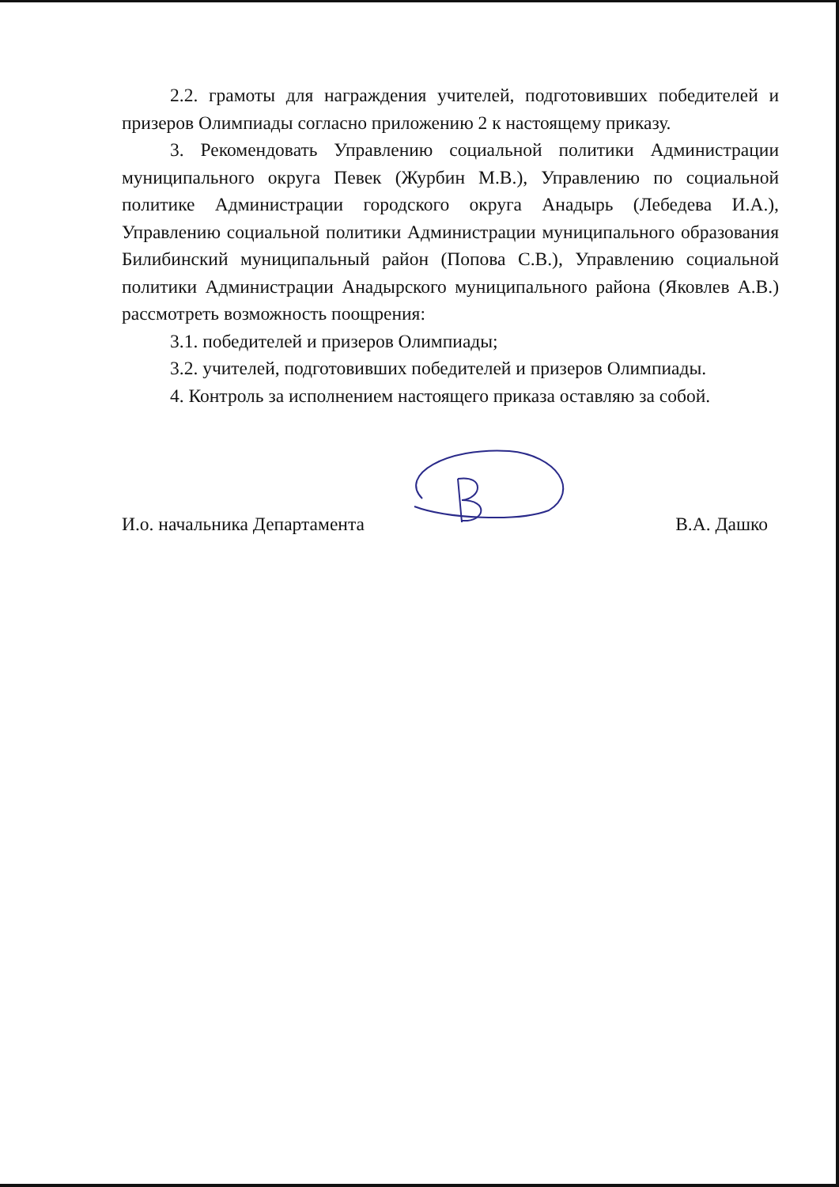2.2. грамоты для награждения учителей, подготовивших победителей и призеров Олимпиады согласно приложению 2 к настоящему приказу.
3. Рекомендовать Управлению социальной политики Администрации муниципального округа Певек (Журбин М.В.), Управлению по социальной политике Администрации городского округа Анадырь (Лебедева И.А.), Управлению социальной политики Администрации муниципального образования Билибинский муниципальный район (Попова С.В.), Управлению социальной политики Администрации Анадырского муниципального района (Яковлев А.В.) рассмотреть возможность поощрения:
3.1. победителей и призеров Олимпиады;
3.2. учителей, подготовивших победителей и призеров Олимпиады.
4. Контроль за исполнением настоящего приказа оставляю за собой.
И.о. начальника Департамента
В.А. Дашко